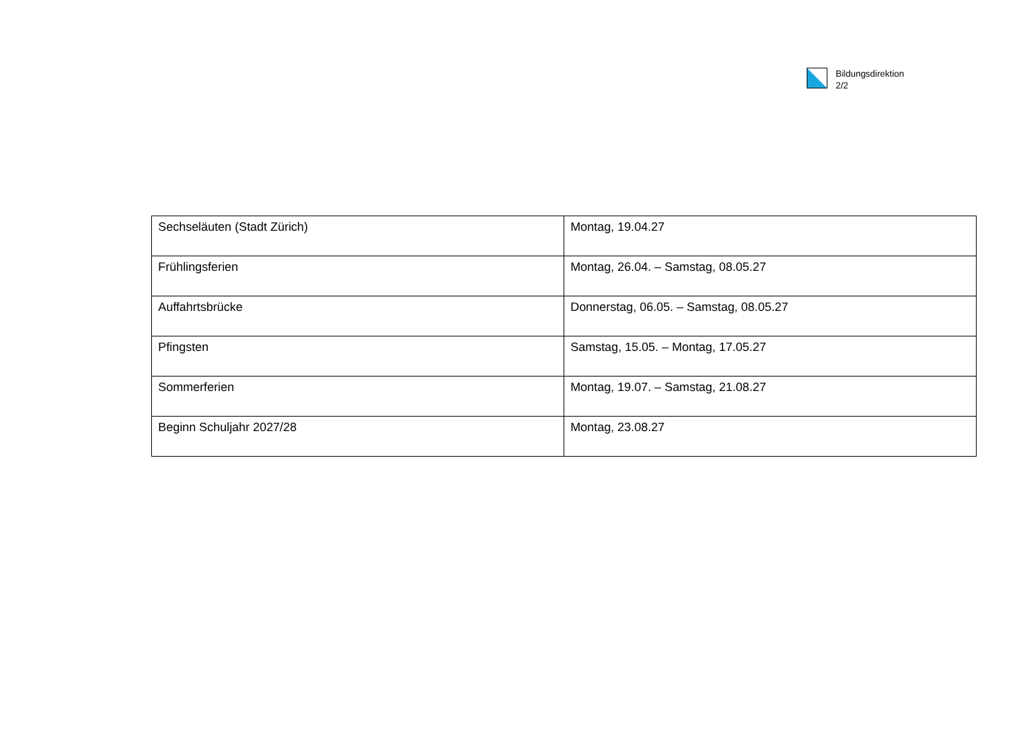Bildungsdirektion
2/2
| Sechseläuten (Stadt Zürich) | Montag, 19.04.27 |
| Frühlingsferien | Montag, 26.04. – Samstag, 08.05.27 |
| Auffahrtsbrücke | Donnerstag, 06.05. – Samstag, 08.05.27 |
| Pfingsten | Samstag, 15.05. – Montag, 17.05.27 |
| Sommerferien | Montag, 19.07. – Samstag, 21.08.27 |
| Beginn Schuljahr 2027/28 | Montag, 23.08.27 |